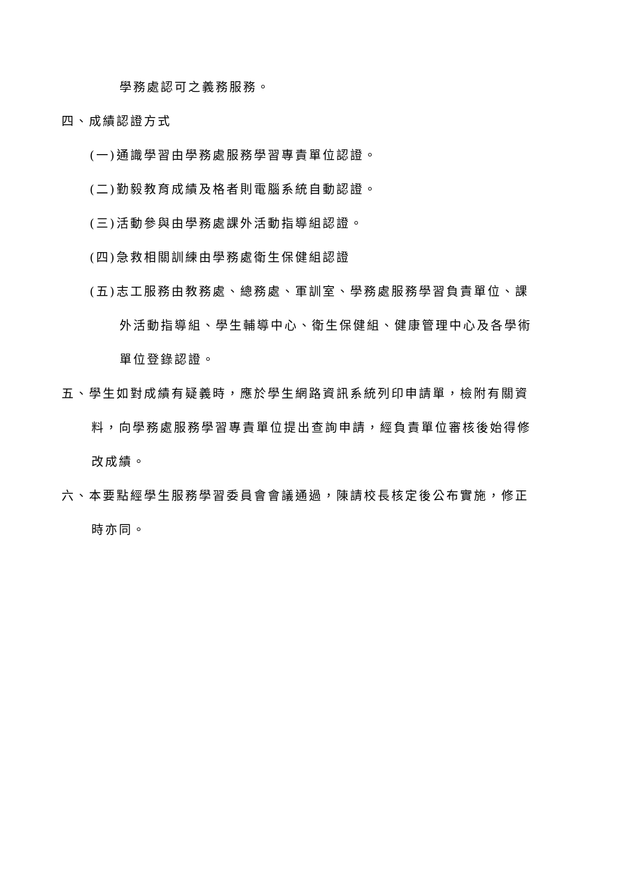學務處認可之義務服務。
四、成績認證方式
(一)通識學習由學務處服務學習專責單位認證。
(二)勤毅教育成績及格者則電腦系統自動認證。
(三)活動參與由學務處課外活動指導組認證。
(四)急救相關訓練由學務處衛生保健組認證
(五)志工服務由教務處、總務處、軍訓室、學務處服務學習負責單位、課
外活動指導組、學生輔導中心、衛生保健組、健康管理中心及各學術
單位登錄認證。
五、學生如對成績有疑義時，應於學生網路資訊系統列印申請單，檢附有關資
料，向學務處服務學習專責單位提出查詢申請，經負責單位審核後始得修
改成績。
六、本要點經學生服務學習委員會會議通過，陳請校長核定後公布實施，修正
時亦同。